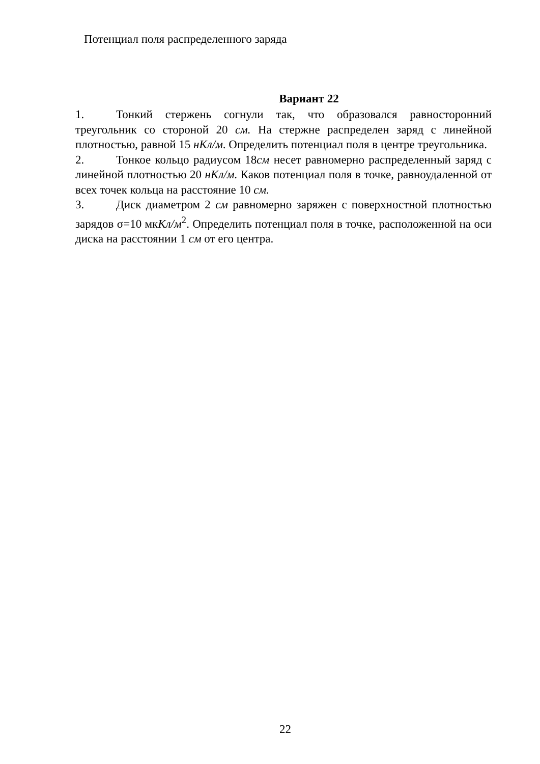Потенциал поля распределенного заряда
Вариант 22
1. Тонкий стержень согнули так, что образовался равносторонний треугольник со стороной 20 см. На стержне распределен заряд с линейной плотностью, равной 15 нКл/м. Определить потенциал поля в центре треугольника.
2. Тонкое кольцо радиусом 18см несет равномерно распределенный заряд с линейной плотностью 20 нКл/м. Каков потенциал поля в точке, равноудаленной от всех точек кольца на расстояние 10 см.
3. Диск диаметром 2 см равномерно заряжен с поверхностной плотностью зарядов σ=10 мкКл/м<sup>2</sup>. Определить потенциал поля в точке, расположенной на оси диска на расстоянии 1 см от его центра.
22